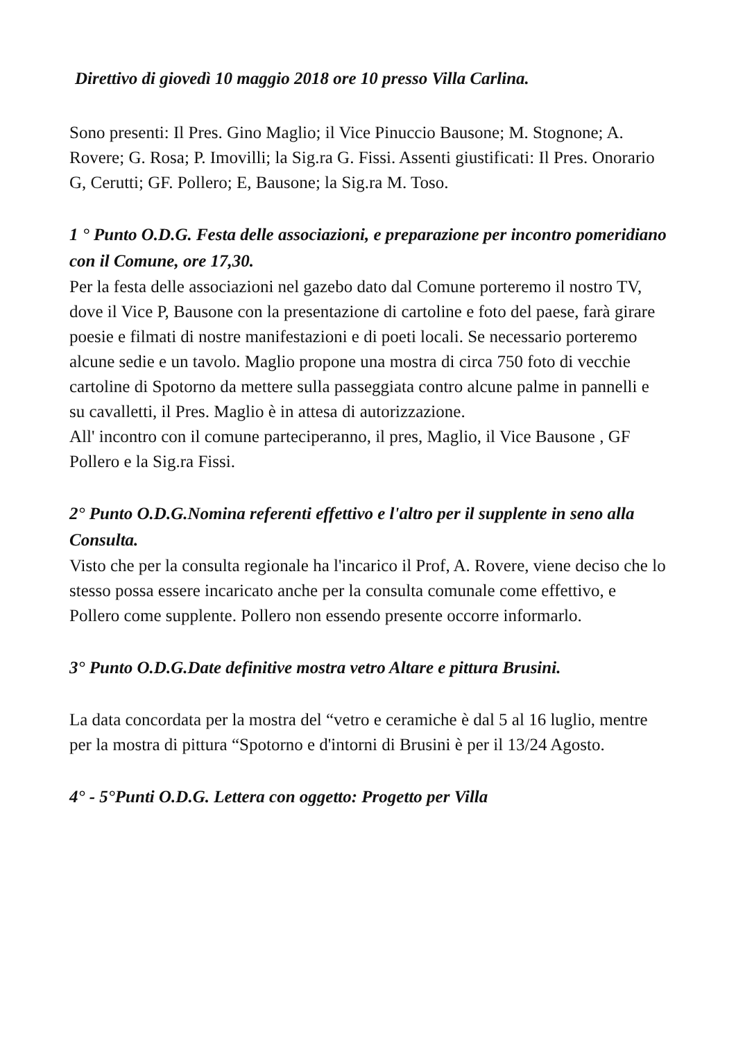Direttivo di giovedì 10 maggio 2018 ore 10 presso Villa Carlina.
Sono presenti: Il Pres. Gino Maglio; il Vice Pinuccio Bausone; M. Stognone; A. Rovere; G. Rosa; P. Imovilli; la Sig.ra G. Fissi. Assenti giustificati: Il Pres. Onorario G, Cerutti; GF. Pollero; E, Bausone; la Sig.ra M. Toso.
1 ° Punto O.D.G. Festa delle associazioni, e preparazione per incontro pomeridiano con il Comune, ore 17,30.
Per la festa delle associazioni nel gazebo dato dal Comune porteremo il nostro TV, dove il Vice P, Bausone con la presentazione di cartoline e foto del paese, farà girare poesie e filmati di nostre manifestazioni e di poeti locali. Se necessario porteremo alcune sedie e un tavolo. Maglio propone una mostra di circa 750 foto di vecchie cartoline di Spotorno da mettere sulla passeggiata contro alcune palme in pannelli e su cavalletti, il Pres. Maglio è in attesa di autorizzazione.
All' incontro con il comune parteciperanno, il pres, Maglio, il Vice Bausone , GF Pollero e la Sig.ra Fissi.
2° Punto O.D.G.Nomina referenti effettivo e l'altro per il supplente in seno alla Consulta.
Visto che per la consulta regionale ha l'incarico il Prof, A. Rovere, viene deciso che lo stesso possa essere incaricato anche per la consulta comunale come effettivo, e Pollero come supplente. Pollero non essendo presente occorre informarlo.
3° Punto O.D.G.Date definitive mostra vetro Altare e pittura Brusini.
La data concordata per la mostra del “vetro e ceramiche è dal 5 al 16 luglio, mentre per la mostra di pittura “Spotorno e d'intorni di Brusini è per il 13/24 Agosto.
4° - 5°Punti O.D.G. Lettera con oggetto: Progetto per Villa